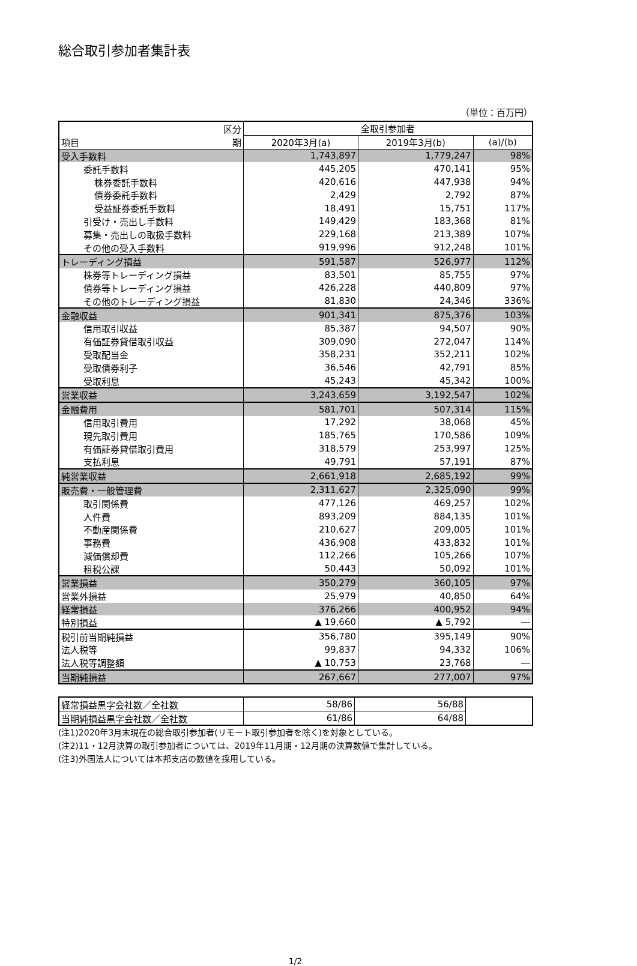総合取引参加者集計表
（単位：百万円）
| 区分 | 全取引参加者 | | |
| --- | --- | --- | --- |
| 項目 期 | 2020年3月(a) | 2019年3月(b) | (a)/(b) |
| 受入手数料 | 1,743,897 | 1,779,247 | 98% |
| 委託手数料 | 445,205 | 470,141 | 95% |
| 株券委託手数料 | 420,616 | 447,938 | 94% |
| 債券委託手数料 | 2,429 | 2,792 | 87% |
| 受益証券委託手数料 | 18,491 | 15,751 | 117% |
| 引受け・売出し手数料 | 149,429 | 183,368 | 81% |
| 募集・売出しの取扱手数料 | 229,168 | 213,389 | 107% |
| その他の受入手数料 | 919,996 | 912,248 | 101% |
| トレーディング損益 | 591,587 | 526,977 | 112% |
| 株券等トレーディング損益 | 83,501 | 85,755 | 97% |
| 債券等トレーディング損益 | 426,228 | 440,809 | 97% |
| その他のトレーディング損益 | 81,830 | 24,346 | 336% |
| 金融収益 | 901,341 | 875,376 | 103% |
| 信用取引収益 | 85,387 | 94,507 | 90% |
| 有価証券貸借取引収益 | 309,090 | 272,047 | 114% |
| 受取配当金 | 358,231 | 352,211 | 102% |
| 受取債券利子 | 36,546 | 42,791 | 85% |
| 受取利息 | 45,243 | 45,342 | 100% |
| 営業収益 | 3,243,659 | 3,192,547 | 102% |
| 金融費用 | 581,701 | 507,314 | 115% |
| 信用取引費用 | 17,292 | 38,068 | 45% |
| 現先取引費用 | 185,765 | 170,586 | 109% |
| 有価証券貸借取引費用 | 318,579 | 253,997 | 125% |
| 支払利息 | 49,791 | 57,191 | 87% |
| 純営業収益 | 2,661,918 | 2,685,192 | 99% |
| 販売費・一般管理費 | 2,311,627 | 2,325,090 | 99% |
| 取引関係費 | 477,126 | 469,257 | 102% |
| 人件費 | 893,209 | 884,135 | 101% |
| 不動産関係費 | 210,627 | 209,005 | 101% |
| 事務費 | 436,908 | 433,832 | 101% |
| 減価償却費 | 112,266 | 105,266 | 107% |
| 租税公課 | 50,443 | 50,092 | 101% |
| 営業損益 | 350,279 | 360,105 | 97% |
| 営業外損益 | 25,979 | 40,850 | 64% |
| 経常損益 | 376,266 | 400,952 | 94% |
| 特別損益 | ▲ 19,660 | ▲ 5,792 | ― |
| 税引前当期純損益 | 356,780 | 395,149 | 90% |
| 法人税等 | 99,837 | 94,332 | 106% |
| 法人税等調整額 | ▲ 10,753 | 23,768 | ― |
| 当期純損益 | 267,667 | 277,007 | 97% |
| 経常損益黒字会社数／全社数 | 58/86 | 56/88 | |
| 当期純損益黒字会社数／全社数 | 61/86 | 64/88 | |
(注1)2020年3月末現在の総合取引参加者(リモート取引参加者を除く)を対象としている。
(注2)11・12月決算の取引参加者については、2019年11月期・12月期の決算数値で集計している。
(注3)外国法人については本邦支店の数値を採用している。
1/2